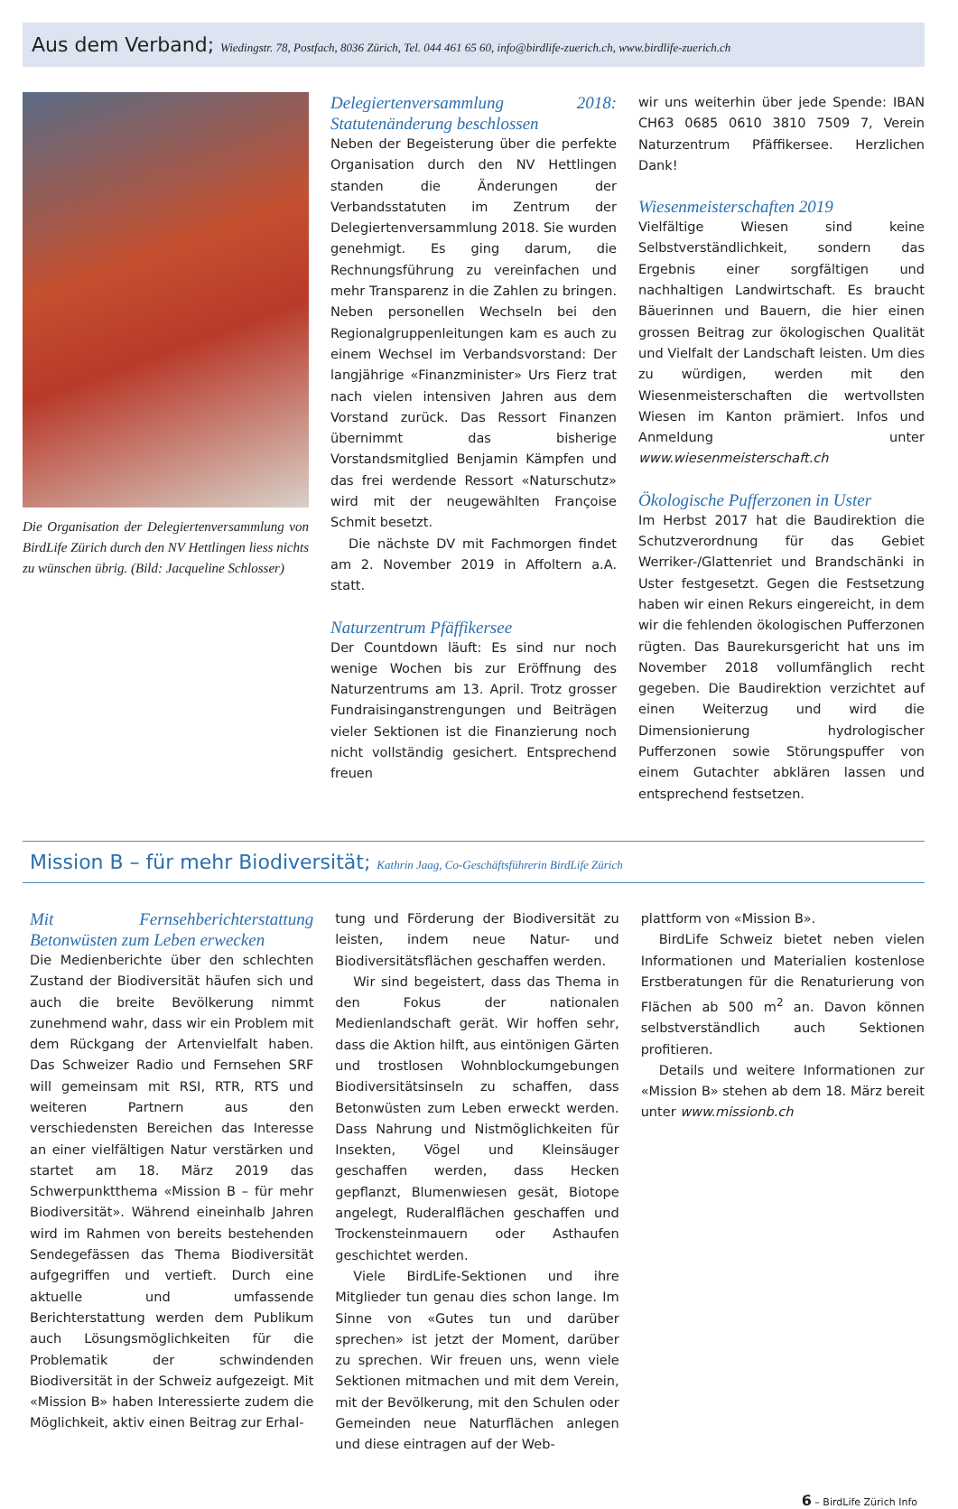Aus dem Verband; Wiedingstr. 78, Postfach, 8036 Zürich, Tel. 044 461 65 60, info@birdlife-zuerich.ch, www.birdlife-zuerich.ch
Die Organisation der Delegiertenversammlung von BirdLife Zürich durch den NV Hettlingen liess nichts zu wünschen übrig. (Bild: Jacqueline Schlosser)
Delegiertenversammlung 2018: Statutenänderung beschlossen
Neben der Begeisterung über die perfekte Organisation durch den NV Hettlingen standen die Änderungen der Verbandsstatuten im Zentrum der Delegiertenversammlung 2018. Sie wurden genehmigt. Es ging darum, die Rechnungsführung zu vereinfachen und mehr Transparenz in die Zahlen zu bringen. Neben personellen Wechseln bei den Regionalgruppenleitungen kam es auch zu einem Wechsel im Verbandsvorstand: Der langjährige «Finanzminister» Urs Fierz trat nach vielen intensiven Jahren aus dem Vorstand zurück. Das Ressort Finanzen übernimmt das bisherige Vorstandsmitglied Benjamin Kämpfen und das frei werdende Ressort «Naturschutz» wird mit der neugewählten Françoise Schmit besetzt.
Die nächste DV mit Fachmorgen findet am 2. November 2019 in Affoltern a.A. statt.
Naturzentrum Pfäffikersee
Der Countdown läuft: Es sind nur noch wenige Wochen bis zur Eröffnung des Naturzentrums am 13. April. Trotz grosser Fundraisinganstrengungen und Beiträgen vieler Sektionen ist die Finanzierung noch nicht vollständig gesichert. Entsprechend freuen
wir uns weiterhin über jede Spende: IBAN CH63 0685 0610 3810 7509 7, Verein Naturzentrum Pfäffikersee. Herzlichen Dank!
Wiesenmeisterschaften 2019
Vielfältige Wiesen sind keine Selbstverständlichkeit, sondern das Ergebnis einer sorgfältigen und nachhaltigen Landwirtschaft. Es braucht Bäuerinnen und Bauern, die hier einen grossen Beitrag zur ökologischen Qualität und Vielfalt der Landschaft leisten. Um dies zu würdigen, werden mit den Wiesenmeisterschaften die wertvollsten Wiesen im Kanton prämiert. Infos und Anmeldung unter www.wiesenmeisterschaft.ch
Ökologische Pufferzonen in Uster
Im Herbst 2017 hat die Baudirektion die Schutzverordnung für das Gebiet Werriker-/Glattenriet und Brandschänki in Uster festgesetzt. Gegen die Festsetzung haben wir einen Rekurs eingereicht, in dem wir die fehlenden ökologischen Pufferzonen rügten. Das Baurekursgericht hat uns im November 2018 vollumfänglich recht gegeben. Die Baudirektion verzichtet auf einen Weiterzug und wird die Dimensionierung hydrologischer Pufferzonen sowie Störungspuffer von einem Gutachter abklären lassen und entsprechend festsetzen.
Mission B – für mehr Biodiversität; Kathrin Jaag, Co-Geschäftsführerin BirdLife Zürich
Mit Fernsehberichterstattung Betonwüsten zum Leben erwecken
Die Medienberichte über den schlechten Zustand der Biodiversität häufen sich und auch die breite Bevölkerung nimmt zunehmend wahr, dass wir ein Problem mit dem Rückgang der Artenvielfalt haben. Das Schweizer Radio und Fernsehen SRF will gemeinsam mit RSI, RTR, RTS und weiteren Partnern aus den verschiedensten Bereichen das Interesse an einer vielfältigen Natur verstärken und startet am 18. März 2019 das Schwerpunktthema «Mission B – für mehr Biodiversität». Während eineinhalb Jahren wird im Rahmen von bereits bestehenden Sendegefässen das Thema Biodiversität aufgegriffen und vertieft. Durch eine aktuelle und umfassende Berichterstattung werden dem Publikum auch Lösungsmöglichkeiten für die Problematik der schwindenden Biodiversität in der Schweiz aufgezeigt. Mit «Mission B» haben Interessierte zudem die Möglichkeit, aktiv einen Beitrag zur Erhal-
tung und Förderung der Biodiversität zu leisten, indem neue Natur- und Biodiversitätsflächen geschaffen werden.
Wir sind begeistert, dass das Thema in den Fokus der nationalen Medienlandschaft gerät. Wir hoffen sehr, dass die Aktion hilft, aus eintönigen Gärten und trostlosen Wohnblockumgebungen Biodiversitätsinseln zu schaffen, dass Betonwüsten zum Leben erweckt werden. Dass Nahrung und Nistmöglichkeiten für Insekten, Vögel und Kleinsäuger geschaffen werden, dass Hecken gepflanzt, Blumenwiesen gesät, Biotope angelegt, Ruderalflächen geschaffen und Trockensteinmauern oder Asthaufen geschichtet werden.
Viele BirdLife-Sektionen und ihre Mitglieder tun genau dies schon lange. Im Sinne von «Gutes tun und darüber sprechen» ist jetzt der Moment, darüber zu sprechen. Wir freuen uns, wenn viele Sektionen mitmachen und mit dem Verein, mit der Bevölkerung, mit den Schulen oder Gemeinden neue Naturflächen anlegen und diese eintragen auf der Web-
plattform von «Mission B».
BirdLife Schweiz bietet neben vielen Informationen und Materialien kostenlose Erstberatungen für die Renaturierung von Flächen ab 500 m<sup>2</sup> an. Davon können selbstverständlich auch Sektionen profitieren.
Details und weitere Informationen zur «Mission B» stehen ab dem 18. März bereit unter www.missionb.ch
6 – BirdLife Zürich Info